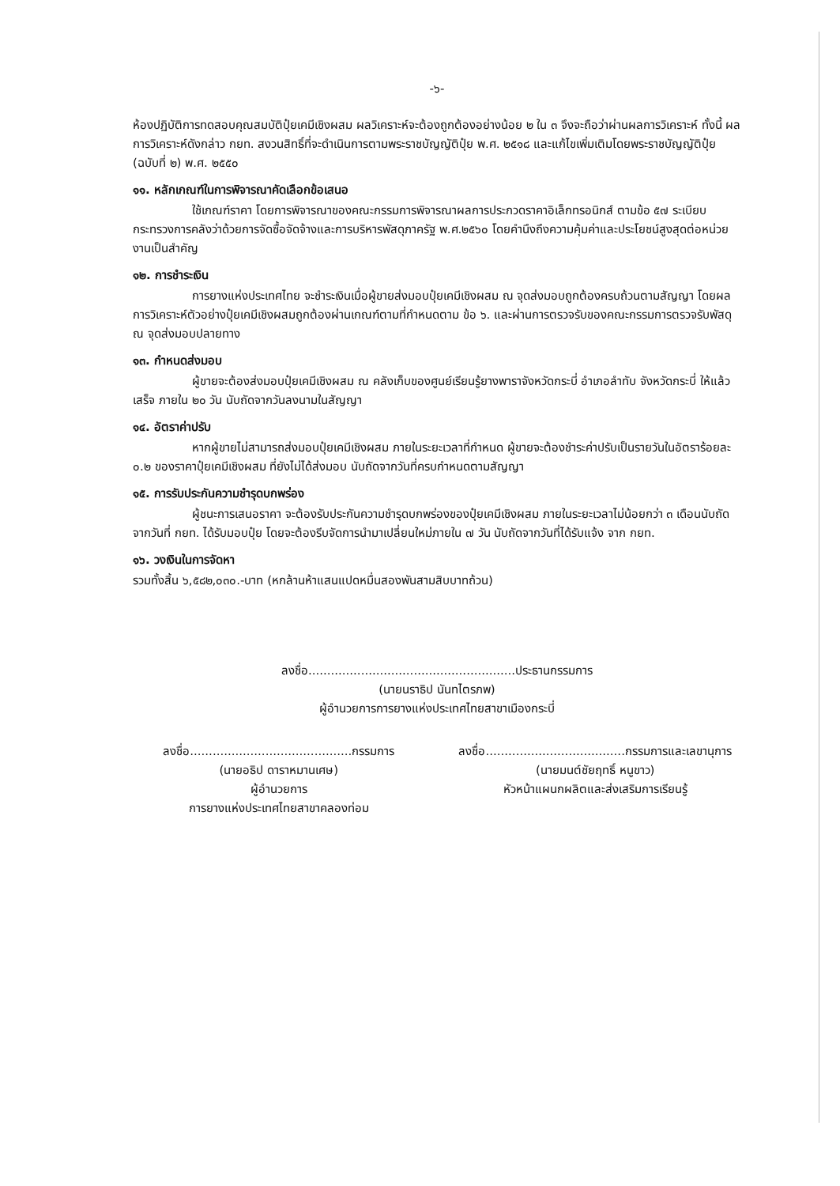-๖-
ห้องปฏิบัติการทดสอบคุณสมบัติปุ๋ยเคมีเชิงผสม ผลวิเคราะห์จะต้องถูกต้องอย่างน้อย ๒ ใน ๓ จึงจะถือว่าผ่านผลการวิเคราะห์ ทั้งนี้ ผลการวิเคราะห์ดังกล่าว กยท. สงวนสิทธิ์ที่จะดำเนินการตามพระราชบัญญัติปุ๋ย พ.ศ. ๒๕๑๘ และแก้ไขเพิ่มเติมโดยพระราชบัญญัติปุ๋ย (ฉบับที่ ๒) พ.ศ. ๒๕๕๐
๑๑. หลักเกณฑ์ในการพิจารณาคัดเลือกข้อเสนอ
ใช้เกณฑ์ราคา โดยการพิจารณาของคณะกรรมการพิจารณาผลการประกวดราคาอิเล็กทรอนิกส์ ตามข้อ ๕๗ ระเบียบกระทรวงการคลังว่าด้วยการจัดซื้อจัดจ้างและการบริหารพัสดุภาครัฐ พ.ศ.๒๕๖๐ โดยคำนึงถึงความคุ้มค่าและประโยชน์สูงสุดต่อหน่วยงานเป็นสำคัญ
๑๒. การชำระเงิน
การยางแห่งประเทศไทย จะชำระเงินเมื่อผู้ขายส่งมอบปุ๋ยเคมีเชิงผสม ณ จุดส่งมอบถูกต้องครบถ้วนตามสัญญา โดยผลการวิเคราะห์ตัวอย่างปุ๋ยเคมีเชิงผสมถูกต้องผ่านเกณฑ์ตามที่กำหนดตาม ข้อ ๖. และผ่านการตรวจรับของคณะกรรมการตรวจรับพัสดุ ณ จุดส่งมอบปลายทาง
๑๓. กำหนดส่งมอบ
ผู้ขายจะต้องส่งมอบปุ๋ยเคมีเชิงผสม ณ คลังเก็บของศูนย์เรียนรู้ยางพาราจังหวัดกระบี่ อำเภอลำทับ จังหวัดกระบี่ ให้แล้วเสร็จ ภายใน ๒๐ วัน นับถัดจากวันลงนามในสัญญา
๑๔. อัตราค่าปรับ
หากผู้ขายไม่สามารถส่งมอบปุ๋ยเคมีเชิงผสม ภายในระยะเวลาที่กำหนด ผู้ขายจะต้องชำระค่าปรับเป็นรายวันในอัตราร้อยละ ๐.๒ ของราคาปุ๋ยเคมีเชิงผสม ที่ยังไม่ได้ส่งมอบ นับถัดจากวันที่ครบกำหนดตามสัญญา
๑๕. การรับประกันความชำรุดบกพร่อง
ผู้ชนะการเสนอราคา จะต้องรับประกันความชำรุดบกพร่องของปุ๋ยเคมีเชิงผสม ภายในระยะเวลาไม่น้อยกว่า ๓ เดือนนับถัดจากวันที่ กยท. ได้รับมอบปุ๋ย โดยจะต้องรีบจัดการนำมาเปลี่ยนใหม่ภายใน ๗ วัน นับถัดจากวันที่ได้รับแจ้ง จาก กยท.
๑๖. วงเงินในการจัดหา
รวมทั้งสิ้น ๖,๕๘๒,๐๓๐.-บาท (หกล้านห้าแสนแปดหมื่นสองพันสามสิบบาทถ้วน)
ลงชื่อ.......................................................ประธานกรรมการ
(นายนราธิป นันทไตรภพ)
ผู้อำนวยการการยางแห่งประเทศไทยสาขาเมืองกระบี่
ลงชื่อ...........................................กรรมการ
(นายอธิป ดาราหมานเศษ)
ผู้อำนวยการ
การยางแห่งประเทศไทยสาขาคลองท่อม
ลงชื่อ.....................................กรรมการและเลขานุการ
(นายมนต์ชัยฤทธิ์ หนูขาว)
หัวหน้าแผนกผลิตและส่งเสริมการเรียนรู้